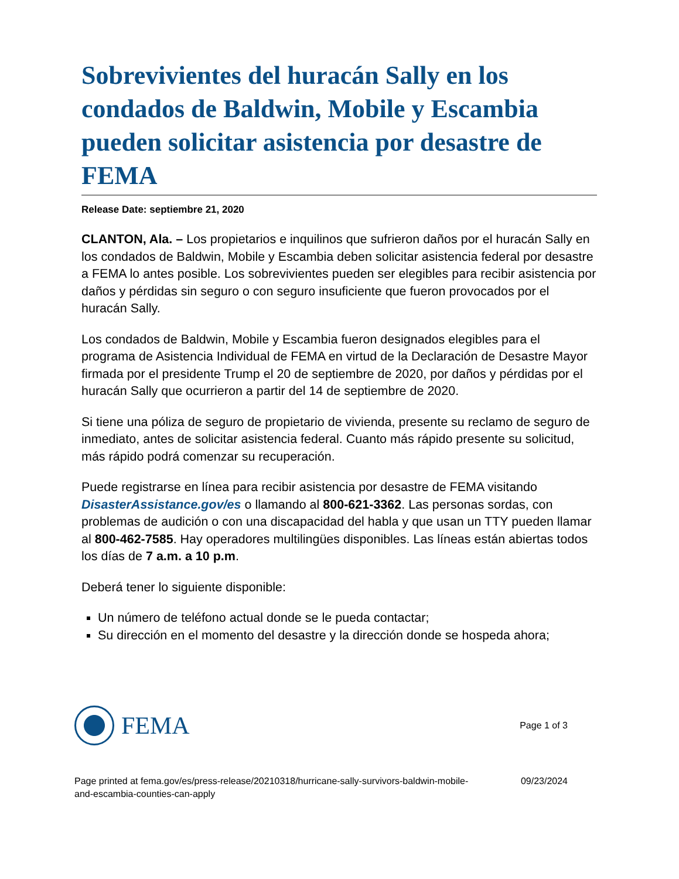Sobrevivientes del huracán Sally en los condados de Baldwin, Mobile y Escambia pueden solicitar asistencia por desastre de FEMA
Release Date: septiembre 21, 2020
CLANTON, Ala. – Los propietarios e inquilinos que sufrieron daños por el huracán Sally en los condados de Baldwin, Mobile y Escambia deben solicitar asistencia federal por desastre a FEMA lo antes posible. Los sobrevivientes pueden ser elegibles para recibir asistencia por daños y pérdidas sin seguro o con seguro insuficiente que fueron provocados por el huracán Sally.
Los condados de Baldwin, Mobile y Escambia fueron designados elegibles para el programa de Asistencia Individual de FEMA en virtud de la Declaración de Desastre Mayor firmada por el presidente Trump el 20 de septiembre de 2020, por daños y pérdidas por el huracán Sally que ocurrieron a partir del 14 de septiembre de 2020.
Si tiene una póliza de seguro de propietario de vivienda, presente su reclamo de seguro de inmediato, antes de solicitar asistencia federal. Cuanto más rápido presente su solicitud, más rápido podrá comenzar su recuperación.
Puede registrarse en línea para recibir asistencia por desastre de FEMA visitando DisasterAssistance.gov/es o llamando al 800-621-3362. Las personas sordas, con problemas de audición o con una discapacidad del habla y que usan un TTY pueden llamar al 800-462-7585. Hay operadores multilingües disponibles. Las líneas están abiertas todos los días de 7 a.m. a 10 p.m.
Deberá tener lo siguiente disponible:
Un número de teléfono actual donde se le pueda contactar;
Su dirección en el momento del desastre y la dirección donde se hospeda ahora;
FEMA
Page 1 of 3
Page printed at fema.gov/es/press-release/20210318/hurricane-sally-survivors-baldwin-mobile-
and-escambia-counties-can-apply
09/23/2024